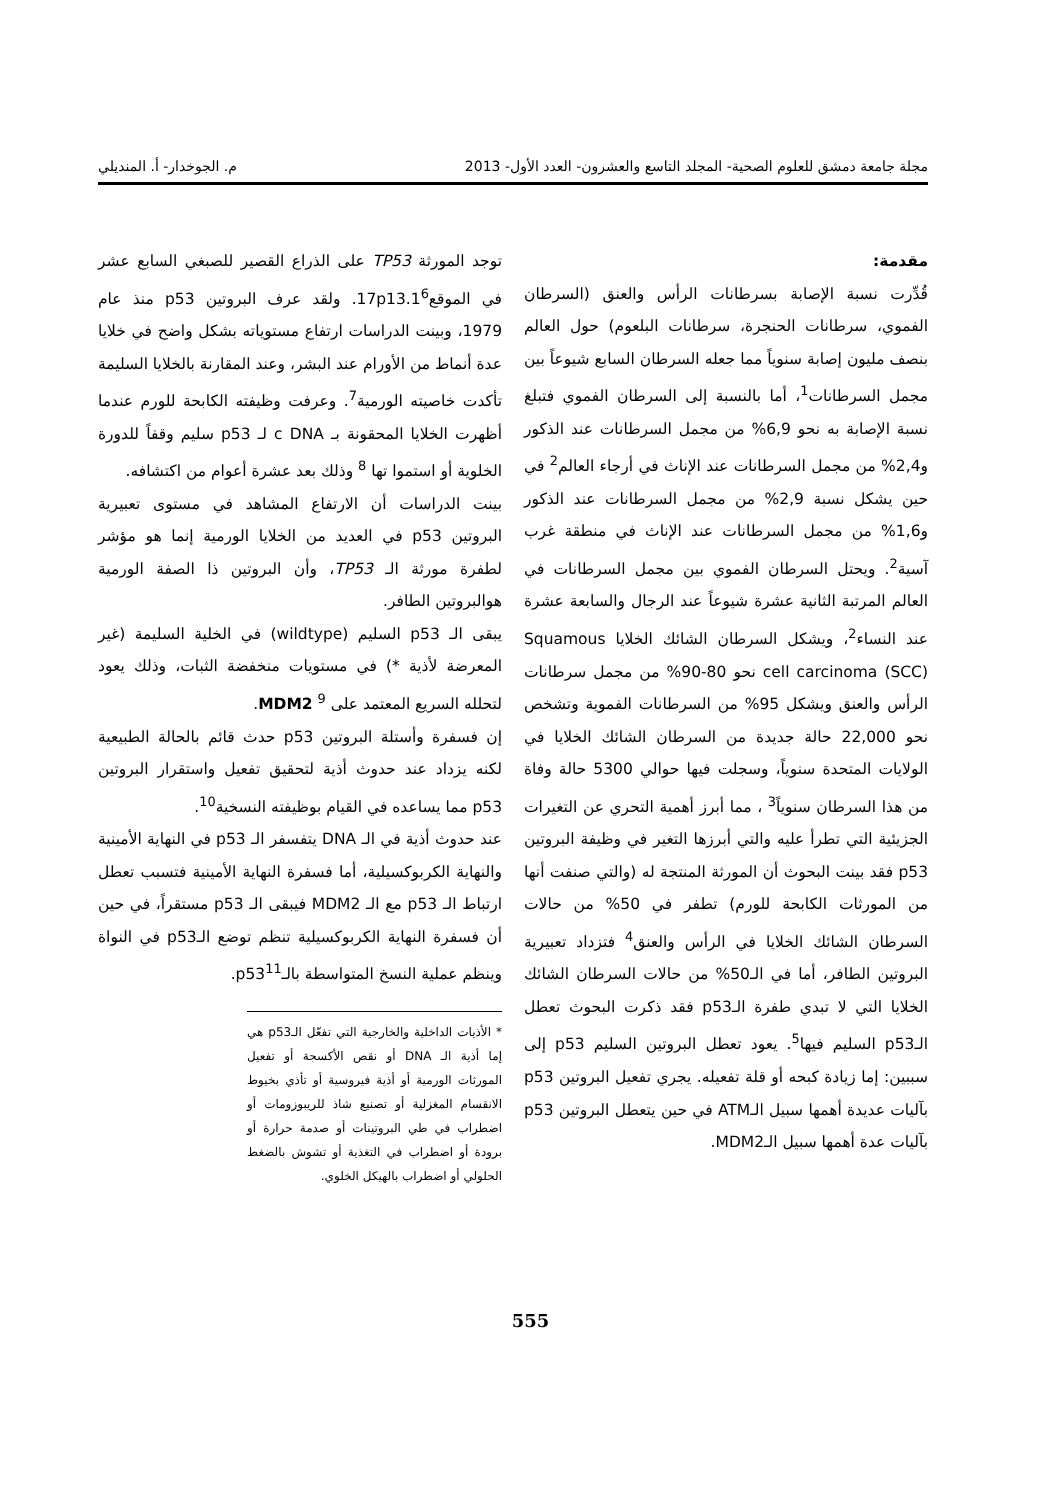مجلة جامعة دمشق للعلوم الصحية- المجلد التاسع والعشرون- العدد الأول- 2013 م. الجوخدار- أ. المنديلي
مقدمة:
قُدِّرت نسبة الإصابة بسرطانات الرأس والعنق (السرطان الفموي، سرطانات الحنجرة، سرطانات البلعوم) حول العالم بنصف مليون إصابة سنوياً مما جعله السرطان السابع شيوعاً بين مجمل السرطانات<sup>1</sup>، أما بالنسبة إلى السرطان الفموي فتبلغ نسبة الإصابة به نحو 6,9% من مجمل السرطانات عند الذكور و2,4% من مجمل السرطانات عند الإناث في أرجاء العالم<sup>2</sup> في حين يشكل نسبة 2,9% من مجمل السرطانات عند الذكور و1,6% من مجمل السرطانات عند الإناث في منطقة غرب آسية<sup>2</sup>. ويحتل السرطان الفموي بين مجمل السرطانات في العالم المرتبة الثانية عشرة شيوعاً عند الرجال والسابعة عشرة عند النساء<sup>2</sup>، ويشكل السرطان الشائك الخلايا Squamous cell carcinoma (SCC) نحو 80-90% من مجمل سرطانات الرأس والعنق ويشكل 95% من السرطانات الفموية وتشخص نحو 22,000 حالة جديدة من السرطان الشائك الخلايا في الولايات المتحدة سنوياً، وسجلت فيها حوالي 5300 حالة وفاة من هذا السرطان سنوياً<sup>3</sup> ، مما أبرز أهمية التحري عن التغيرات الجزيئية التي تطرأ عليه والتي أبرزها التغير في وظيفة البروتين p53 فقد بينت البحوث أن المورثة المنتجة له (والتي صنفت أنها من المورثات الكابحة للورم) تطفر في 50% من حالات السرطان الشائك الخلايا في الرأس والعنق<sup>4</sup> فتزداد تعبيرية البروتين الطافر، أما في الـ50% من حالات السرطان الشائك الخلايا التي لا تبدي طفرة الـp53 فقد ذكرت البحوث تعطل الـp53 السليم فيها<sup>5</sup>. يعود تعطل البروتين السليم p53 إلى سببين: إما زيادة كبحه أو قلة تفعيله. يجري تفعيل البروتين p53 بآليات عديدة أهمها سبيل الـATM في حين يتعطل البروتين p53 بآليات عدة أهمها سبيل الـMDM2.
توجد المورثة TP53 على الذراع القصير للصبغي السابع عشر في الموقع17p13.1<sup>6</sup>. ولقد عرف البروتين p53 منذ عام 1979، وبينت الدراسات ارتفاع مستوياته بشكل واضح في خلايا عدة أنماط من الأورام عند البشر، وعند المقارنة بالخلايا السليمة تأكدت خاصيته الورمية<sup>7</sup>. وعرفت وظيفته الكابحة للورم عندما أظهرت الخلايا المحقونة بـ c DNA لـ p53 سليم وقفاً للدورة الخلوية أو استموا تها <sup>8</sup> وذلك بعد عشرة أعوام من اكتشافه.
بينت الدراسات أن الارتفاع المشاهد في مستوى تعبيرية البروتين p53 في العديد من الخلايا الورمية إنما هو مؤشر لطفرة مورثة الـ TP53، وأن البروتين ذا الصفة الورمية هوالبروتين الطافر.
يبقى الـ p53 السليم (wildtype) في الخلية السليمة (غير المعرضة لأذية *) في مستويات منخفضة الثبات، وذلك يعود لتحلله السريع المعتمد على MDM2 <sup>9</sup>.
إن فسفرة وأستلة البروتين p53 حدث قائم بالحالة الطبيعية لكنه يزداد عند حدوث أذية لتحقيق تفعيل واستقرار البروتين p53 مما يساعده في القيام بوظيفته النسخية<sup>10</sup>.
عند حدوث أذية في الـ DNA يتفسفر الـ p53 في النهاية الأمينية والنهاية الكربوكسيلية، أما فسفرة النهاية الأمينية فتسبب تعطل ارتباط الـ p53 مع الـ MDM2 فيبقى الـ p53 مستقراً، في حين أن فسفرة النهاية الكربوكسيلية تنظم توضع الـp53 في النواة وينظم عملية النسخ المتواسطة بالـp53<sup>11</sup>.
* الأذيات الداخلية والخارجية التي تفعّل الـp53 هي إما أذية الـ DNA أو نقص الأكسجة أو تفعيل المورثات الورمية أو أذية فيروسية أو تأذي بخيوط الانقسام المغزلية أو تصنيع شاذ للريبوزومات أو اضطراب في طي البروتينات أو صدمة حرارة أو برودة أو اضطراب في التغذية أو تشوش بالضغط الحلولي أو اضطراب بالهيكل الخلوي.
555